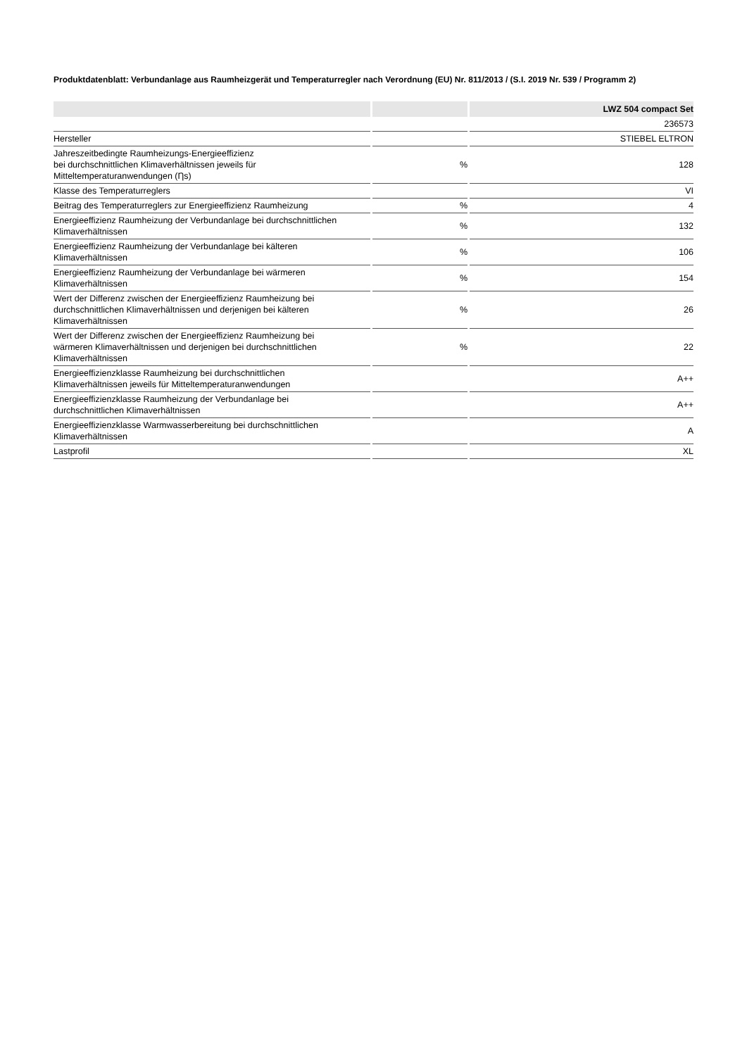Produktdatenblatt: Verbundanlage aus Raumheizgerät und Temperaturregler nach Verordnung (EU) Nr. 811/2013 / (S.I. 2019 Nr. 539 / Programm 2)
| | | LWZ 504 compact Set |
| --- | --- | --- |
| | | 236573 |
| Hersteller | | STIEBEL ELTRON |
| Jahreszeitbedingte Raumheizungs-Energieeffizienz bei durchschnittlichen Klimaverhältnissen jeweils für Mitteltemperaturanwendungen (Ƞs) | % | 128 |
| Klasse des Temperaturreglers | | VI |
| Beitrag des Temperaturreglers zur Energieeffizienz Raumheizung | % | 4 |
| Energieeffizienz Raumheizung der Verbundanlage bei durchschnittlichen Klimaverhältnissen | % | 132 |
| Energieeffizienz Raumheizung der Verbundanlage bei kälteren Klimaverhältnissen | % | 106 |
| Energieeffizienz Raumheizung der Verbundanlage bei wärmeren Klimaverhältnissen | % | 154 |
| Wert der Differenz zwischen der Energieeffizienz Raumheizung bei durchschnittlichen Klimaverhältnissen und derjenigen bei kälteren Klimaverhältnissen | % | 26 |
| Wert der Differenz zwischen der Energieeffizienz Raumheizung bei wärmeren Klimaverhältnissen und derjenigen bei durchschnittlichen Klimaverhältnissen | % | 22 |
| Energieeffizienzklasse Raumheizung bei durchschnittlichen Klimaverhältnissen jeweils für Mitteltemperaturanwendungen | | A++ |
| Energieeffizienzklasse Raumheizung der Verbundanlage bei durchschnittlichen Klimaverhältnissen | | A++ |
| Energieeffizienzklasse Warmwasserbereitung bei durchschnittlichen Klimaverhältnissen | | A |
| Lastprofil | | XL |